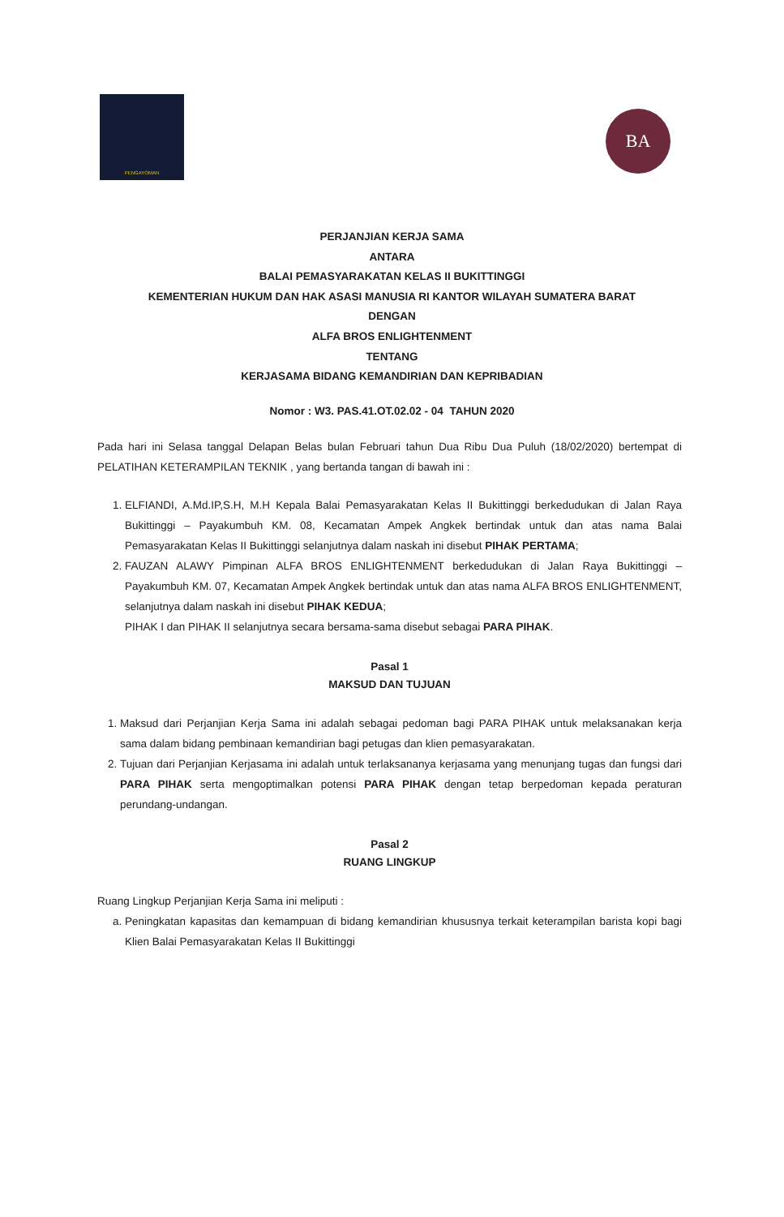PENGAYOMAN
BA
PERJANJIAN KERJA SAMA
ANTARA
BALAI PEMASYARAKATAN KELAS II BUKITTINGGI
KEMENTERIAN HUKUM DAN HAK ASASI MANUSIA RI KANTOR WILAYAH SUMATERA BARAT
DENGAN
ALFA BROS ENLIGHTENMENT
TENTANG
KERJASAMA BIDANG KEMANDIRIAN DAN KEPRIBADIAN
Nomor : W3. PAS.41.OT.02.02 - 04 TAHUN 2020
Pada hari ini Selasa tanggal Delapan Belas bulan Februari tahun Dua Ribu Dua Puluh (18/02/2020) bertempat di PELATIHAN KETERAMPILAN TEKNIK , yang bertanda tangan di bawah ini :
1. ELFIANDI, A.Md.IP,S.H, M.H Kepala Balai Pemasyarakatan Kelas II Bukittinggi berkedudukan di Jalan Raya Bukittinggi – Payakumbuh KM. 08, Kecamatan Ampek Angkek bertindak untuk dan atas nama Balai Pemasyarakatan Kelas II Bukittinggi selanjutnya dalam naskah ini disebut PIHAK PERTAMA;
2. FAUZAN ALAWY Pimpinan ALFA BROS ENLIGHTENMENT berkedudukan di Jalan Raya Bukittinggi – Payakumbuh KM. 07, Kecamatan Ampek Angkek bertindak untuk dan atas nama ALFA BROS ENLIGHTENMENT, selanjutnya dalam naskah ini disebut PIHAK KEDUA;
PIHAK I dan PIHAK II selanjutnya secara bersama-sama disebut sebagai PARA PIHAK.
Pasal 1
MAKSUD DAN TUJUAN
1. Maksud dari Perjanjian Kerja Sama ini adalah sebagai pedoman bagi PARA PIHAK untuk melaksanakan kerja sama dalam bidang pembinaan kemandirian bagi petugas dan klien pemasyarakatan.
2. Tujuan dari Perjanjian Kerjasama ini adalah untuk terlaksananya kerjasama yang menunjang tugas dan fungsi dari PARA PIHAK serta mengoptimalkan potensi PARA PIHAK dengan tetap berpedoman kepada peraturan perundang-undangan.
Pasal 2
RUANG LINGKUP
Ruang Lingkup Perjanjian Kerja Sama ini meliputi :
a. Peningkatan kapasitas dan kemampuan di bidang kemandirian khususnya terkait keterampilan barista kopi bagi Klien Balai Pemasyarakatan Kelas II Bukittinggi